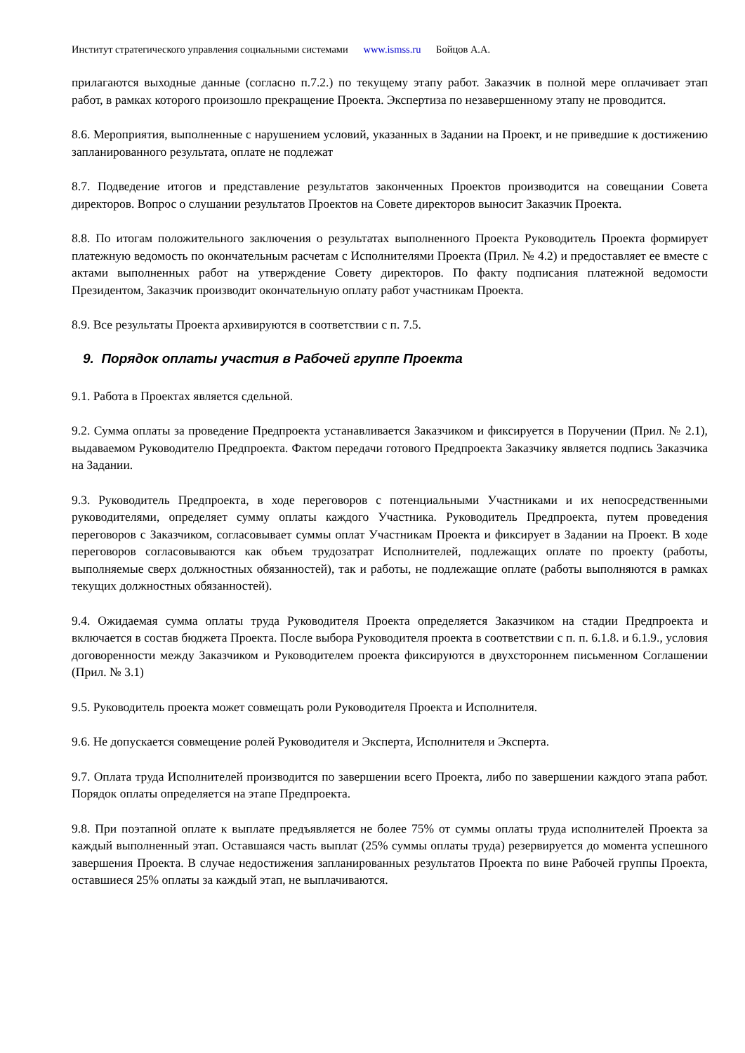Институт стратегического управления социальными системами www.ismss.ru Бойцов А.А.
прилагаются выходные данные (согласно п.7.2.) по текущему этапу работ. Заказчик в полной мере оплачивает этап работ, в рамках которого произошло прекращение Проекта. Экспертиза по незавершенному этапу не проводится.
8.6. Мероприятия, выполненные с нарушением условий, указанных в Задании на Проект, и не приведшие к достижению запланированного результата, оплате не подлежат
8.7. Подведение итогов и представление результатов законченных Проектов производится на совещании Совета директоров. Вопрос о слушании результатов Проектов на Совете директоров выносит Заказчик Проекта.
8.8. По итогам положительного заключения о результатах выполненного Проекта Руководитель Проекта формирует платежную ведомость по окончательным расчетам с Исполнителями Проекта (Прил. № 4.2) и предоставляет ее вместе с актами выполненных работ на утверждение Совету директоров. По факту подписания платежной ведомости Президентом, Заказчик производит окончательную оплату работ участникам Проекта.
8.9. Все результаты Проекта архивируются в соответствии с п. 7.5.
9. Порядок оплаты участия в Рабочей группе Проекта
9.1. Работа в Проектах является сдельной.
9.2. Сумма оплаты за проведение Предпроекта устанавливается Заказчиком и фиксируется в Поручении (Прил. № 2.1), выдаваемом Руководителю Предпроекта. Фактом передачи готового Предпроекта Заказчику является подпись Заказчика на Задании.
9.3. Руководитель Предпроекта, в ходе переговоров с потенциальными Участниками и их непосредственными руководителями, определяет сумму оплаты каждого Участника. Руководитель Предпроекта, путем проведения переговоров с Заказчиком, согласовывает суммы оплат Участникам Проекта и фиксирует в Задании на Проект. В ходе переговоров согласовываются как объем трудозатрат Исполнителей, подлежащих оплате по проекту (работы, выполняемые сверх должностных обязанностей), так и работы, не подлежащие оплате (работы выполняются в рамках текущих должностных обязанностей).
9.4. Ожидаемая сумма оплаты труда Руководителя Проекта определяется Заказчиком на стадии Предпроекта и включается в состав бюджета Проекта. После выбора Руководителя проекта в соответствии с п. п. 6.1.8. и 6.1.9., условия договоренности между Заказчиком и Руководителем проекта фиксируются в двухстороннем письменном Соглашении (Прил. № 3.1)
9.5. Руководитель проекта может совмещать роли Руководителя Проекта и Исполнителя.
9.6. Не допускается совмещение ролей Руководителя и Эксперта, Исполнителя и Эксперта.
9.7. Оплата труда Исполнителей производится по завершении всего Проекта, либо по завершении каждого этапа работ. Порядок оплаты определяется на этапе Предпроекта.
9.8. При поэтапной оплате к выплате предъявляется не более 75% от суммы оплаты труда исполнителей Проекта за каждый выполненный этап. Оставшаяся часть выплат (25% суммы оплаты труда) резервируется до момента успешного завершения Проекта. В случае недостижения запланированных результатов Проекта по вине Рабочей группы Проекта, оставшиеся 25% оплаты за каждый этап, не выплачиваются.